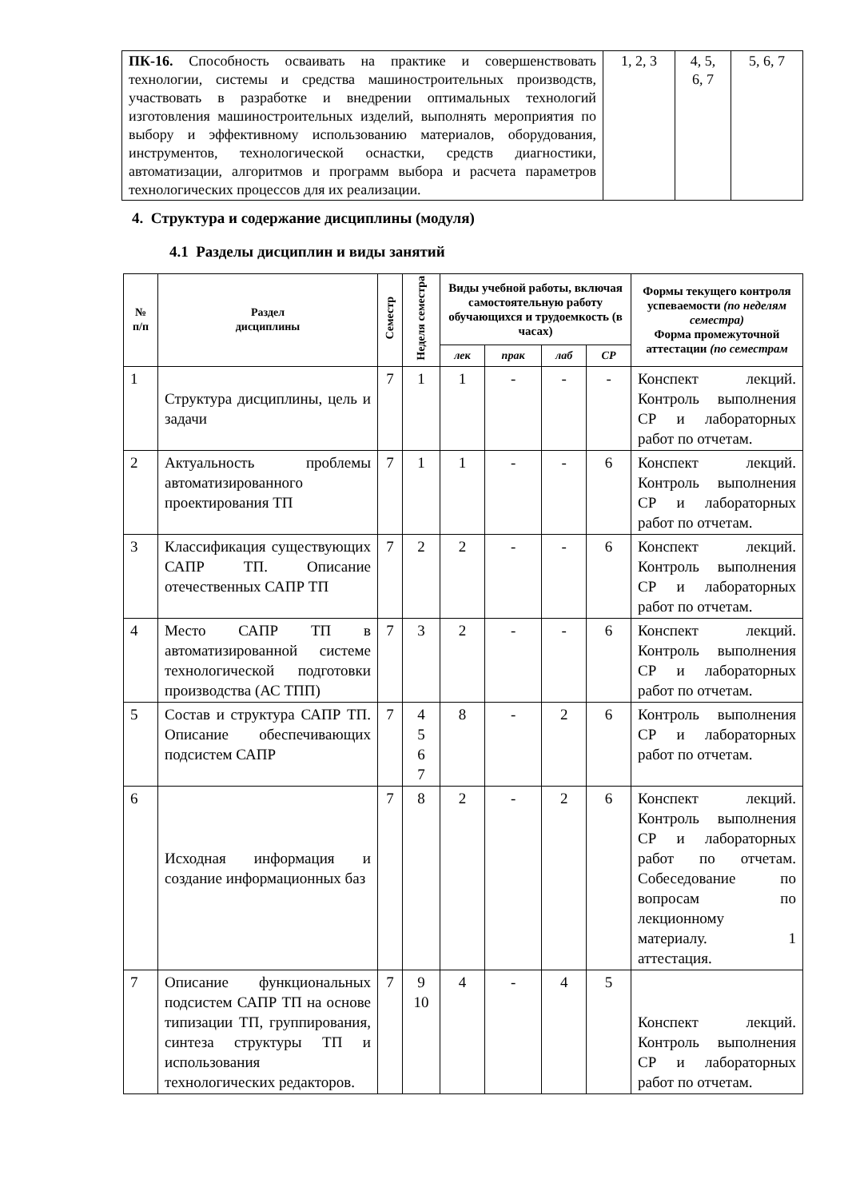| ПК-16. Способность осваивать на практике и совершенствовать технологии, системы и средства машиностроительных производств, участвовать в разработке и внедрении оптимальных технологий изготовления машиностроительных изделий, выполнять мероприятия по выбору и эффективному использованию материалов, оборудования, инструментов, технологической оснастки, средств диагностики, автоматизации, алгоритмов и программ выбора и расчета параметров технологических процессов для их реализации. | 1, 2, 3 | 4, 5, 6, 7 | 5, 6, 7 |
4. Структура и содержание дисциплины (модуля)
4.1 Разделы дисциплин и виды занятий
| № п/п | Раздел дисциплины | Семестр | Неделя семестра | Виды учебной работы, включая самостоятельную работу обучающихся и трудоемкость (в часах) | | | | Формы текущего контроля успеваемости (по неделям семестра) Форма промежуточной аттестации (по семестрам |
| --- | --- | --- | --- | --- | --- | --- | --- | --- |
| | | | | лек | прак | лаб | СР | |
| 1 | Структура дисциплины, цель и задачи | 7 | 1 | 1 | - | - | - | Конспект лекций. Контроль выполнения СР и лабораторных работ по отчетам. |
| 2 | Актуальность проблемы автоматизированного проектирования ТП | 7 | 1 | 1 | - | - | 6 | Конспект лекций. Контроль выполнения СР и лабораторных работ по отчетам. |
| 3 | Классификация существующих САПР ТП. Описание отечественных САПР ТП | 7 | 2 | 2 | - | - | 6 | Конспект лекций. Контроль выполнения СР и лабораторных работ по отчетам. |
| 4 | Место САПР ТП в автоматизированной системе технологической подготовки производства (АС ТПП) | 7 | 3 | 2 | - | - | 6 | Конспект лекций. Контроль выполнения СР и лабораторных работ по отчетам. |
| 5 | Состав и структура САПР ТП. Описание обеспечивающих подсистем САПР | 7 | 4 5 6 7 | 8 | - | 2 | 6 | Контроль выполнения СР и лабораторных работ по отчетам. |
| 6 | Исходная информация и создание информационных баз | 7 | 8 | 2 | - | 2 | 6 | Конспект лекций. Контроль выполнения СР и лабораторных работ по отчетам. Собеседование по вопросам по лекционному материалу. 1 аттестация. |
| 7 | Описание функциональных подсистем САПР ТП на основе типизации ТП, группирования, синтеза структуры ТП и использования технологических редакторов. | 7 | 9 10 | 4 | - | 4 | 5 | Конспект лекций. Контроль выполнения СР и лабораторных работ по отчетам. |